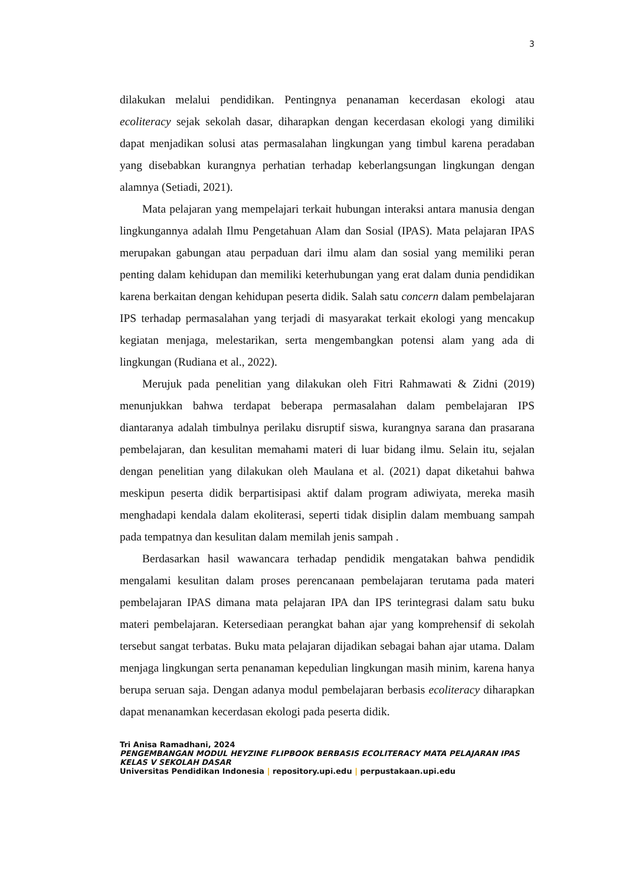3
dilakukan melalui pendidikan. Pentingnya penanaman kecerdasan ekologi atau ecoliteracy sejak sekolah dasar, diharapkan dengan kecerdasan ekologi yang dimiliki dapat menjadikan solusi atas permasalahan lingkungan yang timbul karena peradaban yang disebabkan kurangnya perhatian terhadap keberlangsungan lingkungan dengan alamnya (Setiadi, 2021).
Mata pelajaran yang mempelajari terkait hubungan interaksi antara manusia dengan lingkungannya adalah Ilmu Pengetahuan Alam dan Sosial (IPAS). Mata pelajaran IPAS merupakan gabungan atau perpaduan dari ilmu alam dan sosial yang memiliki peran penting dalam kehidupan dan memiliki keterhubungan yang erat dalam dunia pendidikan karena berkaitan dengan kehidupan peserta didik. Salah satu concern dalam pembelajaran IPS terhadap permasalahan yang terjadi di masyarakat terkait ekologi yang mencakup kegiatan menjaga, melestarikan, serta mengembangkan potensi alam yang ada di lingkungan (Rudiana et al., 2022).
Merujuk pada penelitian yang dilakukan oleh Fitri Rahmawati & Zidni (2019) menunjukkan bahwa terdapat beberapa permasalahan dalam pembelajaran IPS diantaranya adalah timbulnya perilaku disruptif siswa, kurangnya sarana dan prasarana pembelajaran, dan kesulitan memahami materi di luar bidang ilmu. Selain itu, sejalan dengan penelitian yang dilakukan oleh Maulana et al. (2021) dapat diketahui bahwa meskipun peserta didik berpartisipasi aktif dalam program adiwiyata, mereka masih menghadapi kendala dalam ekoliterasi, seperti tidak disiplin dalam membuang sampah pada tempatnya dan kesulitan dalam memilah jenis sampah .
Berdasarkan hasil wawancara terhadap pendidik mengatakan bahwa pendidik mengalami kesulitan dalam proses perencanaan pembelajaran terutama pada materi pembelajaran IPAS dimana mata pelajaran IPA dan IPS terintegrasi dalam satu buku materi pembelajaran. Ketersediaan perangkat bahan ajar yang komprehensif di sekolah tersebut sangat terbatas. Buku mata pelajaran dijadikan sebagai bahan ajar utama. Dalam menjaga lingkungan serta penanaman kepedulian lingkungan masih minim, karena hanya berupa seruan saja. Dengan adanya modul pembelajaran berbasis ecoliteracy diharapkan dapat menanamkan kecerdasan ekologi pada peserta didik.
Tri Anisa Ramadhani, 2024
PENGEMBANGAN MODUL HEYZINE FLIPBOOK BERBASIS ECOLITERACY MATA PELAJARAN IPAS KELAS V SEKOLAH DASAR
Universitas Pendidikan Indonesia | repository.upi.edu | perpustakaan.upi.edu